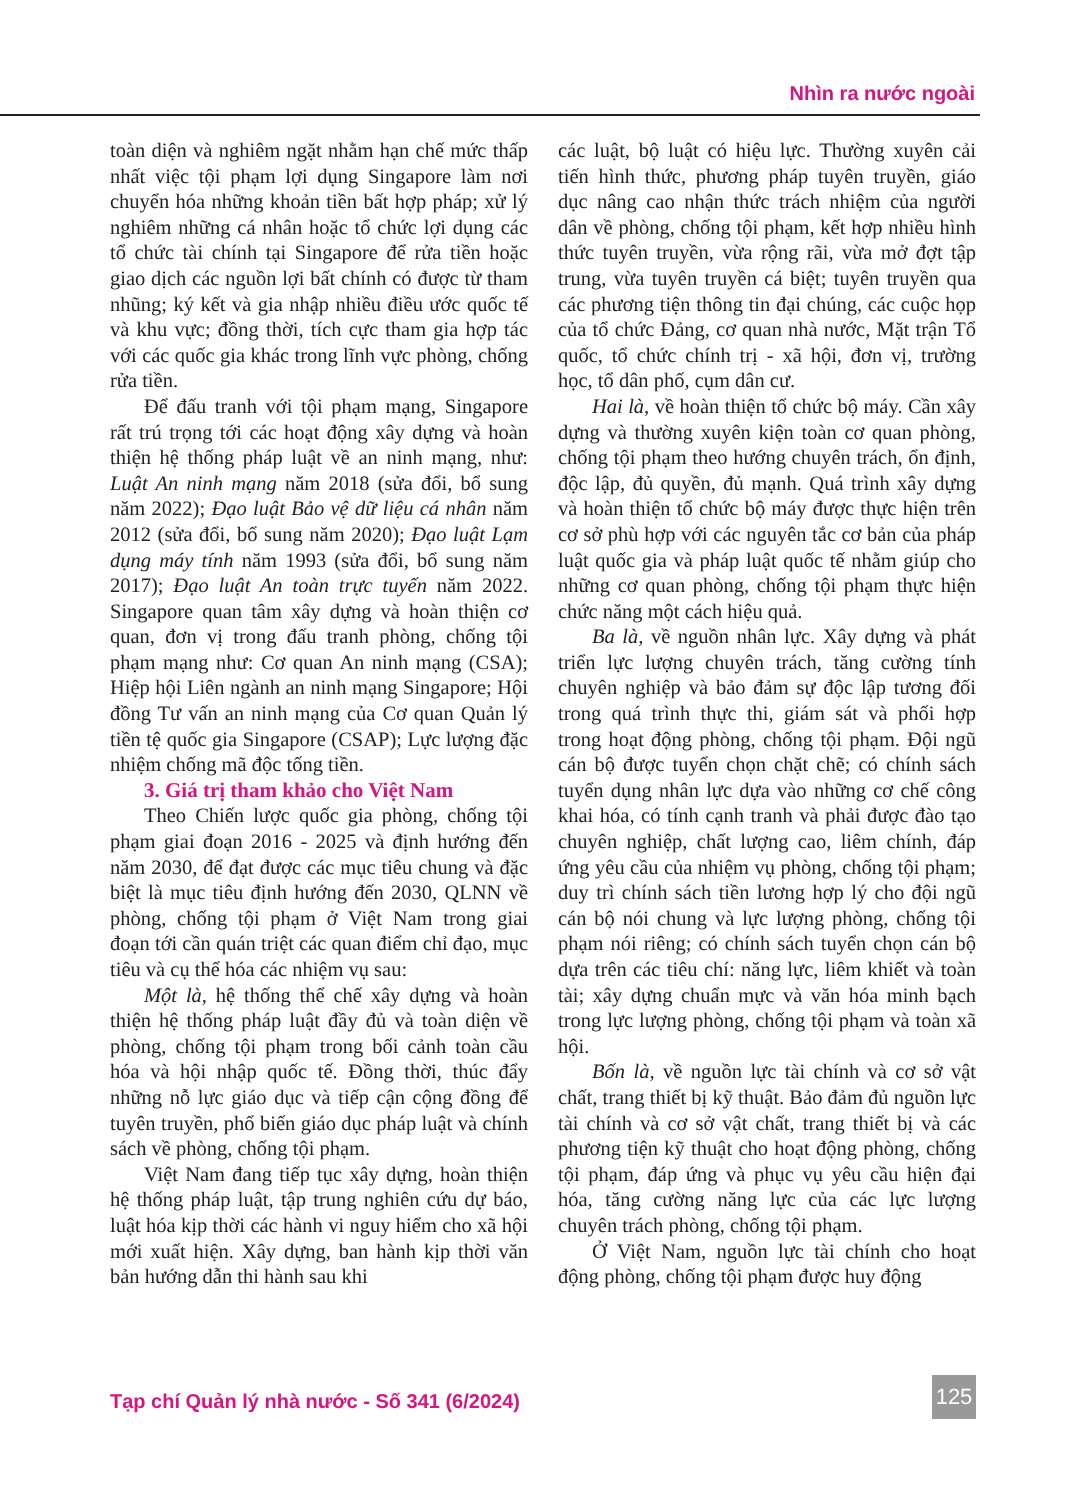Nhìn ra nước ngoài
toàn diện và nghiêm ngặt nhằm hạn chế mức thấp nhất việc tội phạm lợi dụng Singapore làm nơi chuyển hóa những khoản tiền bất hợp pháp; xử lý nghiêm những cá nhân hoặc tổ chức lợi dụng các tổ chức tài chính tại Singapore để rửa tiền hoặc giao dịch các nguồn lợi bất chính có được từ tham nhũng; ký kết và gia nhập nhiều điều ước quốc tế và khu vực; đồng thời, tích cực tham gia hợp tác với các quốc gia khác trong lĩnh vực phòng, chống rửa tiền.
Để đấu tranh với tội phạm mạng, Singapore rất trú trọng tới các hoạt động xây dựng và hoàn thiện hệ thống pháp luật về an ninh mạng, như: Luật An ninh mạng năm 2018 (sửa đổi, bổ sung năm 2022); Đạo luật Bảo vệ dữ liệu cá nhân năm 2012 (sửa đổi, bổ sung năm 2020); Đạo luật Lạm dụng máy tính năm 1993 (sửa đổi, bổ sung năm 2017); Đạo luật An toàn trực tuyến năm 2022. Singapore quan tâm xây dựng và hoàn thiện cơ quan, đơn vị trong đấu tranh phòng, chống tội phạm mạng như: Cơ quan An ninh mạng (CSA); Hiệp hội Liên ngành an ninh mạng Singapore; Hội đồng Tư vấn an ninh mạng của Cơ quan Quản lý tiền tệ quốc gia Singapore (CSAP); Lực lượng đặc nhiệm chống mã độc tống tiền.
3. Giá trị tham khảo cho Việt Nam
Theo Chiến lược quốc gia phòng, chống tội phạm giai đoạn 2016 - 2025 và định hướng đến năm 2030, để đạt được các mục tiêu chung và đặc biệt là mục tiêu định hướng đến 2030, QLNN về phòng, chống tội phạm ở Việt Nam trong giai đoạn tới cần quán triệt các quan điểm chỉ đạo, mục tiêu và cụ thể hóa các nhiệm vụ sau:
Một là, hệ thống thể chế xây dựng và hoàn thiện hệ thống pháp luật đầy đủ và toàn diện về phòng, chống tội phạm trong bối cảnh toàn cầu hóa và hội nhập quốc tế. Đồng thời, thúc đẩy những nỗ lực giáo dục và tiếp cận cộng đồng để tuyên truyền, phổ biến giáo dục pháp luật và chính sách về phòng, chống tội phạm.
Việt Nam đang tiếp tục xây dựng, hoàn thiện hệ thống pháp luật, tập trung nghiên cứu dự báo, luật hóa kịp thời các hành vi nguy hiểm cho xã hội mới xuất hiện. Xây dựng, ban hành kịp thời văn bản hướng dẫn thi hành sau khi
các luật, bộ luật có hiệu lực. Thường xuyên cải tiến hình thức, phương pháp tuyên truyền, giáo dục nâng cao nhận thức trách nhiệm của người dân về phòng, chống tội phạm, kết hợp nhiều hình thức tuyên truyền, vừa rộng rãi, vừa mở đợt tập trung, vừa tuyên truyền cá biệt; tuyên truyền qua các phương tiện thông tin đại chúng, các cuộc họp của tổ chức Đảng, cơ quan nhà nước, Mặt trận Tổ quốc, tổ chức chính trị - xã hội, đơn vị, trường học, tổ dân phố, cụm dân cư.
Hai là, về hoàn thiện tổ chức bộ máy. Cần xây dựng và thường xuyên kiện toàn cơ quan phòng, chống tội phạm theo hướng chuyên trách, ổn định, độc lập, đủ quyền, đủ mạnh. Quá trình xây dựng và hoàn thiện tổ chức bộ máy được thực hiện trên cơ sở phù hợp với các nguyên tắc cơ bản của pháp luật quốc gia và pháp luật quốc tế nhằm giúp cho những cơ quan phòng, chống tội phạm thực hiện chức năng một cách hiệu quả.
Ba là, về nguồn nhân lực. Xây dựng và phát triển lực lượng chuyên trách, tăng cường tính chuyên nghiệp và bảo đảm sự độc lập tương đối trong quá trình thực thi, giám sát và phối hợp trong hoạt động phòng, chống tội phạm. Đội ngũ cán bộ được tuyển chọn chặt chẽ; có chính sách tuyển dụng nhân lực dựa vào những cơ chế công khai hóa, có tính cạnh tranh và phải được đào tạo chuyên nghiệp, chất lượng cao, liêm chính, đáp ứng yêu cầu của nhiệm vụ phòng, chống tội phạm; duy trì chính sách tiền lương hợp lý cho đội ngũ cán bộ nói chung và lực lượng phòng, chống tội phạm nói riêng; có chính sách tuyển chọn cán bộ dựa trên các tiêu chí: năng lực, liêm khiết và toàn tài; xây dựng chuẩn mực và văn hóa minh bạch trong lực lượng phòng, chống tội phạm và toàn xã hội.
Bốn là, về nguồn lực tài chính và cơ sở vật chất, trang thiết bị kỹ thuật. Bảo đảm đủ nguồn lực tài chính và cơ sở vật chất, trang thiết bị và các phương tiện kỹ thuật cho hoạt động phòng, chống tội phạm, đáp ứng và phục vụ yêu cầu hiện đại hóa, tăng cường năng lực của các lực lượng chuyên trách phòng, chống tội phạm.
Ở Việt Nam, nguồn lực tài chính cho hoạt động phòng, chống tội phạm được huy động
Tạp chí Quản lý nhà nước - Số 341 (6/2024)
125